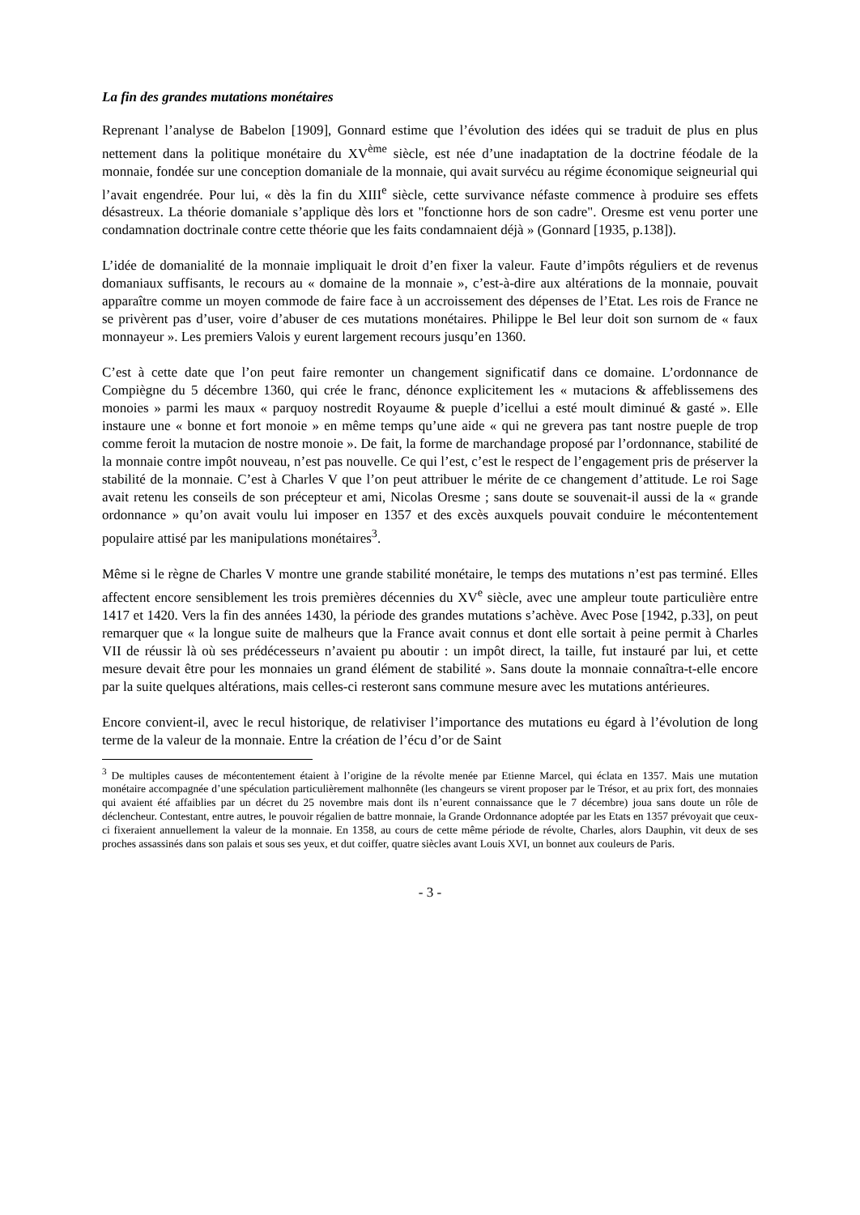La fin des grandes mutations monétaires
Reprenant l’analyse de Babelon [1909], Gonnard estime que l’évolution des idées qui se traduit de plus en plus nettement dans la politique monétaire du XV<sup>ème</sup> siècle, est née d’une inadaptation de la doctrine féodale de la monnaie, fondée sur une conception domaniale de la monnaie, qui avait survécu au régime économique seigneurial qui l’avait engendrée. Pour lui, « dès la fin du XIII<sup>e</sup> siècle, cette survivance néfaste commence à produire ses effets désastreux. La théorie domaniale s’applique dès lors et "fonctionne hors de son cadre". Oresme est venu porter une condamnation doctrinale contre cette théorie que les faits condamnaient déjà » (Gonnard [1935, p.138]).
L’idée de domanialité de la monnaie impliquait le droit d’en fixer la valeur. Faute d’impôts réguliers et de revenus domaniaux suffisants, le recours au « domaine de la monnaie », c’est-à-dire aux altérations de la monnaie, pouvait apparaître comme un moyen commode de faire face à un accroissement des dépenses de l’Etat. Les rois de France ne se privèrent pas d’user, voire d’abuser de ces mutations monétaires. Philippe le Bel leur doit son surnom de « faux monnayeur ». Les premiers Valois y eurent largement recours jusqu’en 1360.
C’est à cette date que l’on peut faire remonter un changement significatif dans ce domaine. L’ordonnance de Compiègne du 5 décembre 1360, qui crée le franc, dénonce explicitement les « mutacions & affeblissemens des monoies » parmi les maux « parquoy nostredit Royaume & pueple d’icellui a esté moult diminué & gasté ». Elle instaure une « bonne et fort monoie » en même temps qu’une aide « qui ne grevera pas tant nostre pueple de trop comme feroit la mutacion de nostre monoie ». De fait, la forme de marchandage proposé par l’ordonnance, stabilité de la monnaie contre impôt nouveau, n’est pas nouvelle. Ce qui l’est, c’est le respect de l’engagement pris de préserver la stabilité de la monnaie. C’est à Charles V que l’on peut attribuer le mérite de ce changement d’attitude. Le roi Sage avait retenu les conseils de son précepteur et ami, Nicolas Oresme ; sans doute se souvenait-il aussi de la « grande ordonnance » qu’on avait voulu lui imposer en 1357 et des excès auxquels pouvait conduire le mécontentement populaire attisé par les manipulations monétaires<sup>3</sup>.
Même si le règne de Charles V montre une grande stabilité monétaire, le temps des mutations n’est pas terminé. Elles affectent encore sensiblement les trois premières décennies du XV<sup>e</sup> siècle, avec une ampleur toute particulière entre 1417 et 1420. Vers la fin des années 1430, la période des grandes mutations s’achève. Avec Pose [1942, p.33], on peut remarquer que « la longue suite de malheurs que la France avait connus et dont elle sortait à peine permit à Charles VII de réussir là où ses prédécesseurs n’avaient pu aboutir : un impôt direct, la taille, fut instauré par lui, et cette mesure devait être pour les monnaies un grand élément de stabilité ». Sans doute la monnaie connaîtra-t-elle encore par la suite quelques altérations, mais celles-ci resteront sans commune mesure avec les mutations antérieures.
Encore convient-il, avec le recul historique, de relativiser l’importance des mutations eu égard à l’évolution de long terme de la valeur de la monnaie. Entre la création de l’écu d’or de Saint
<sup>3</sup> De multiples causes de mécontentement étaient à l’origine de la révolte menée par Etienne Marcel, qui éclata en 1357. Mais une mutation monétaire accompagnée d’une spéculation particulièrement malhonnête (les changeurs se virent proposer par le Trésor, et au prix fort, des monnaies qui avaient été affaiblies par un décret du 25 novembre mais dont ils n’eurent connaissance que le 7 décembre) joua sans doute un rôle de déclencheur. Contestant, entre autres, le pouvoir régalien de battre monnaie, la Grande Ordonnance adoptée par les Etats en 1357 prévoyait que ceux-ci fixeraient annuellement la valeur de la monnaie. En 1358, au cours de cette même période de révolte, Charles, alors Dauphin, vit deux de ses proches assassinés dans son palais et sous ses yeux, et dut coiffer, quatre siècles avant Louis XVI, un bonnet aux couleurs de Paris.
- 3 -